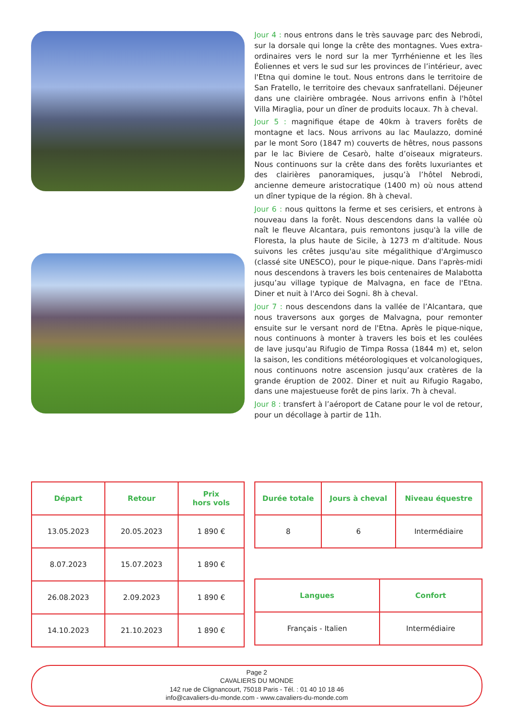Jour 4 : nous entrons dans le très sauvage parc des Nebrodi, sur la dorsale qui longe la crête des montagnes. Vues extra-ordinaires vers le nord sur la mer Tyrrhénienne et les îles Éoliennes et vers le sud sur les provinces de l’intérieur, avec l'Etna qui domine le tout. Nous entrons dans le territoire de San Fratello, le territoire des chevaux sanfratellani. Déjeuner dans une clairière ombragée. Nous arrivons enfin à l'hôtel Villa Miraglia, pour un dîner de produits locaux. 7h à cheval.
Jour 5 : magnifique étape de 40km à travers forêts de montagne et lacs. Nous arrivons au lac Maulazzo, dominé par le mont Soro (1847 m) couverts de hêtres, nous passons par le lac Biviere de Cesarò, halte d’oiseaux migrateurs. Nous continuons sur la crête dans des forêts luxuriantes et des clairières panoramiques, jusqu’à l’hôtel Nebrodi, ancienne demeure aristocratique (1400 m) où nous attend un dîner typique de la région. 8h à cheval.
Jour 6 : nous quittons la ferme et ses cerisiers, et entrons à nouveau dans la forêt. Nous descendons dans la vallée où naît le fleuve Alcantara, puis remontons jusqu'à la ville de Floresta, la plus haute de Sicile, à 1273 m d'altitude. Nous suivons les crêtes jusqu'au site mégalithique d'Argimusco (classé site UNESCO), pour le pique-nique. Dans l'après-midi nous descendons à travers les bois centenaires de Malabotta jusqu’au village typique de Malvagna, en face de l'Etna. Diner et nuit à l'Arco dei Sogni. 8h à cheval.
Jour 7 : nous descendons dans la vallée de l’Alcantara, que nous traversons aux gorges de Malvagna, pour remonter ensuite sur le versant nord de l'Etna. Après le pique-nique, nous continuons à monter à travers les bois et les coulées de lave jusqu'au Rifugio de Timpa Rossa (1844 m) et, selon la saison, les conditions météorologiques et volcanologiques, nous continuons notre ascension jusqu’aux cratères de la grande éruption de 2002. Diner et nuit au Rifugio Ragabo, dans une majestueuse forêt de pins larix. 7h à cheval.
Jour 8 : transfert à l’aéroport de Catane pour le vol de retour, pour un décollage à partir de 11h.
| Départ | Retour | Prix hors vols |
| --- | --- | --- |
| 13.05.2023 | 20.05.2023 | 1 890 € |
| 8.07.2023 | 15.07.2023 | 1 890 € |
| 26.08.2023 | 2.09.2023 | 1 890 € |
| 14.10.2023 | 21.10.2023 | 1 890 € |
| Durée totale | Jours à cheval | Niveau équestre |
| --- | --- | --- |
| 8 | 6 | Intermédiaire |
| Langues | Confort |
| --- | --- |
| Français - Italien | Intermédiaire |
Page 2
CAVALIERS DU MONDE
142 rue de Clignancourt, 75018 Paris - Tél. : 01 40 10 18 46
info@cavaliers-du-monde.com - www.cavaliers-du-monde.com